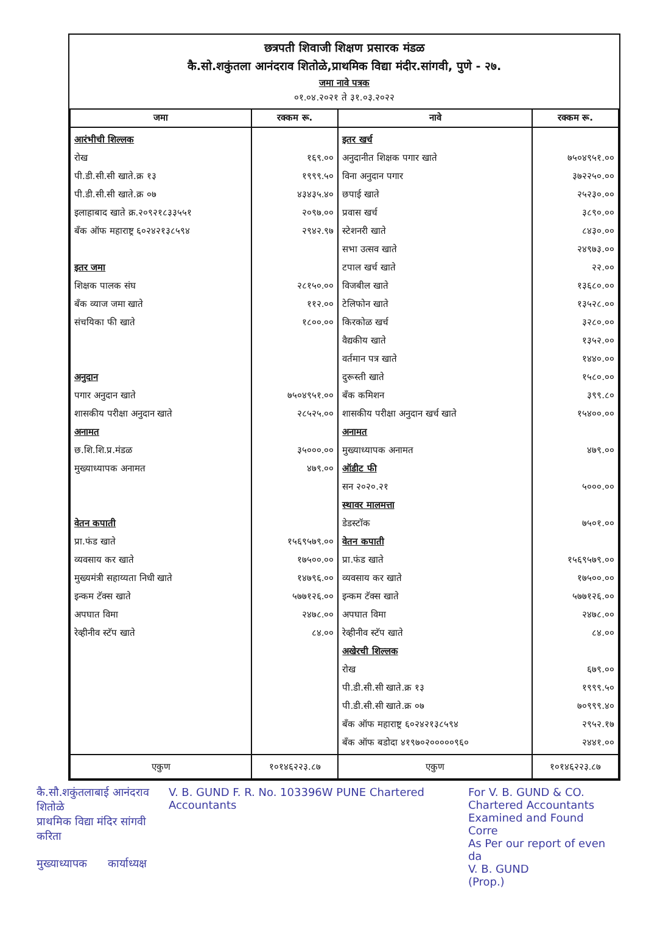छत्रपती शिवाजी शिक्षण प्रसारक मंडळ
कै.सो.शकुंतला आनंदराव शितोळे,प्राथमिक विद्या मंदीर.सांगवी, पुणे - २७.
जमा नावे पत्रक
०१.०४.२०२१ ते ३१.०३.२०२२
| जमा | रक्कम रू. | नावे | रक्कम रू. |
| --- | --- | --- | --- |
| आरंभीची शिल्लक रोख पी.डी.सी.सी खाते.क्र १३ पी.डी.सी.सी खाते.क्र ०७ इलाहाबाद खाते क्र.२०९२१८३३५५१ बँक ऑफ महाराष्ट्र ६०२४२१३८५९४ इतर जमा शिक्षक पालक संघ बँक व्याज जमा खाते संचयिका फी खाते अनुदान पगार अनुदान खाते शासकीय परीक्षा अनुदान खाते अनामत छ.शि.शि.प्र.मंडळ मुख्याध्यापक अनामत वेतन कपाती प्रा.फंड खाते व्यवसाय कर खाते मुख्यमंत्री सहाय्यता निधी खाते इन्कम टॅक्स खाते अपघात विमा रेव्हीनीव स्टॅप खाते | १६९.०० १९९९.५० ४३४३५.४० २०९७.०० २९४२.९७ २८१५०.०० ११२.०० १८००.०० ७५०४९५१.०० २८५२५.०० ३५०००.०० ४७९.०० १५६९५७९.०० १७५००.०० १४७९६.०० ५७७१२६.०० २४७८.०० ८४.०० | इतर खर्च अनुदानीत शिक्षक पगार खाते विना अनुदान पगार छपाई खाते प्रवास खर्च स्टेशनरी खाते सभा उत्सव खाते टपाल खर्च खाते विजबील खाते टेलिफोन खाते किरकोळ खर्च वैद्यकीय खाते वर्तमान पत्र खाते दुरूस्ती खाते बँक कमिशन शासकीय परीक्षा अनुदान खर्च खाते अनामत मुख्याध्यापक अनामत ऑडीट फी सन २०२०.२१ स्थावर मालमत्ता डेडस्टॉक वेतन कपाती प्रा.फंड खाते व्यवसाय कर खाते इन्कम टॅक्स खाते अपघात विमा रेव्हीनीव स्टॅप खाते अखेरची शिल्लक रोख पी.डी.सी.सी खाते.क्र १३ पी.डी.सी.सी खाते.क्र ०७ बँक ऑफ महाराष्ट्र ६०२४२१३८५९४ बँक ऑफ बडोदा ४१९७०२०००००९६० | ७५०४९५१.०० ३७२२५०.०० २५२३०.०० ३८९०.०० ८४३०.०० २४९७३.०० २२.०० १३६८०.०० १३५२८.०० ३२८०.०० १३५२.०० १४४०.०० १५८०.०० ३९९.८० १५४००.०० ४७९.०० ५०००.०० ७५०१.०० १५६९५७९.०० १७५००.०० ५७७१२६.०० २४७८.०० ८४.०० ६७९.०० १९९९.५० ७०९९९.४० २९५२.१७ २४४१.०० |
| एकुण | १०१४६२२३.८७ | एकुण | १०१४६२२३.८७ |
कै.सौ.शकुंतलाबाई आनंदराव शितोळे
प्राथमिक विद्या मंदिर सांगवी करिता
मुख्याध्यापक कार्याध्यक्ष
V. B. GUND F. R. No. 103396W PUNE Chartered Accountants
For V. B. GUND & CO.
Chartered Accountants
Examined and Found Corre
As Per our report of even da
V. B. GUND
(Prop.)